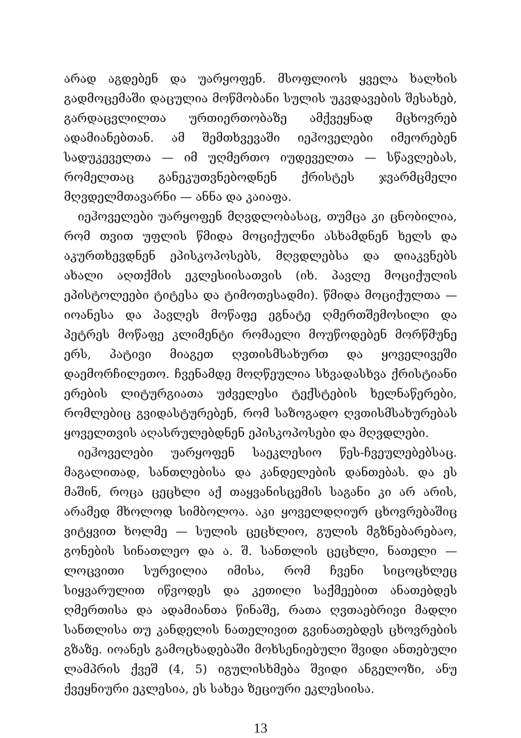არად აგდებენ და უარყოფენ. მსოფლიოს ყველა ხალხის გადმოცემაში დაცულია მოწმობანი სულის უკვდავების შესახებ, გარდაცვლილთა ურთიერთობაზე ამქვეყნად მცხოვრებ ადამიანებთან. ამ შემთხვევაში იეჰოველები იმეორებენ სადუკეველთა — იმ უღმერთო იუდეველთა — სწავლებას, რომელთაც განეკუთვნებოდნენ ქრისტეს ჯვარმცმელი მღვდელმთავარნი — ანნა და კაიაფა.
იეჰოველები უარყოფენ მღვდლობასაც, თუმცა კი ცნობილია, რომ თვით უფლის წმიდა მოციქულნი ასხამდნენ ხელს და აკურთხევდნენ ეპისკოპოსებს, მღვდლებსა და დიაკვნებს ახალი აღთქმის ეკლესიისათვის (იხ. პავლე მოციქულის ეპისტოლეები ტიტესა და ტიმოთესადმი). წმიდა მოციქულთა — იოანესა და პავლეს მოწაფე ეგნატე ღმერთშემოსილი და პეტრეს მოწაფე კლიმენტი რომაელი მოუწოდებენ მორწმუნე ერს, პატივი მიაგეთ ღვთისმსახურთ და ყოველივეში დაემორჩილეთო. ჩვენამდე მოღწეულია სხვადასხვა ქრისტიანი ერების ლიტურგიათა უძველესი ტექსტების ხელნაწერები, რომლებიც გვიდასტურებენ, რომ საზოგადო ღვთისმსახურებას ყოველთვის აღასრულებდნენ ეპისკოპოსები და მღვდლები.
იეჰოველები უარყოფენ საეკლესიო წეს-ჩვეულებებსაც. მაგალითად, სანთლებისა და კანდელების დანთებას. და ეს მაშინ, როცა ცეცხლი აქ თაყვანისცემის საგანი კი არ არის, არამედ მხოლოდ სიმბოლოა. აკი ყოველდღიურ ცხოვრებაშიც ვიტყვით ხოლმე — სულის ცეცხლიო, გულის მგზნებარებაო, გონების სინათლეო და ა. შ. სანთლის ცეცხლი, ნათელი — ლოცვითი სურვილია იმისა, რომ ჩვენი სიცოცხლეც სიყვარულით იწვოდეს და კეთილი საქმეებით ანათებდეს ღმერთისა და ადამიანთა წინაშე, რათა ღვთაებრივი მადლი სანთლისა თუ კანდელის ნათელივით გვინათებდეს ცხოვრების გზაზე. იოანეს გამოცხადებაში მოხსენიებული შვიდი ანთებული ლამპრის ქვეშ (4, 5) იგულისხმება შვიდი ანგელოზი, ანუ ქვეყნიური ეკლესია, ეს სახეა ზეციური ეკლესიისა.
13